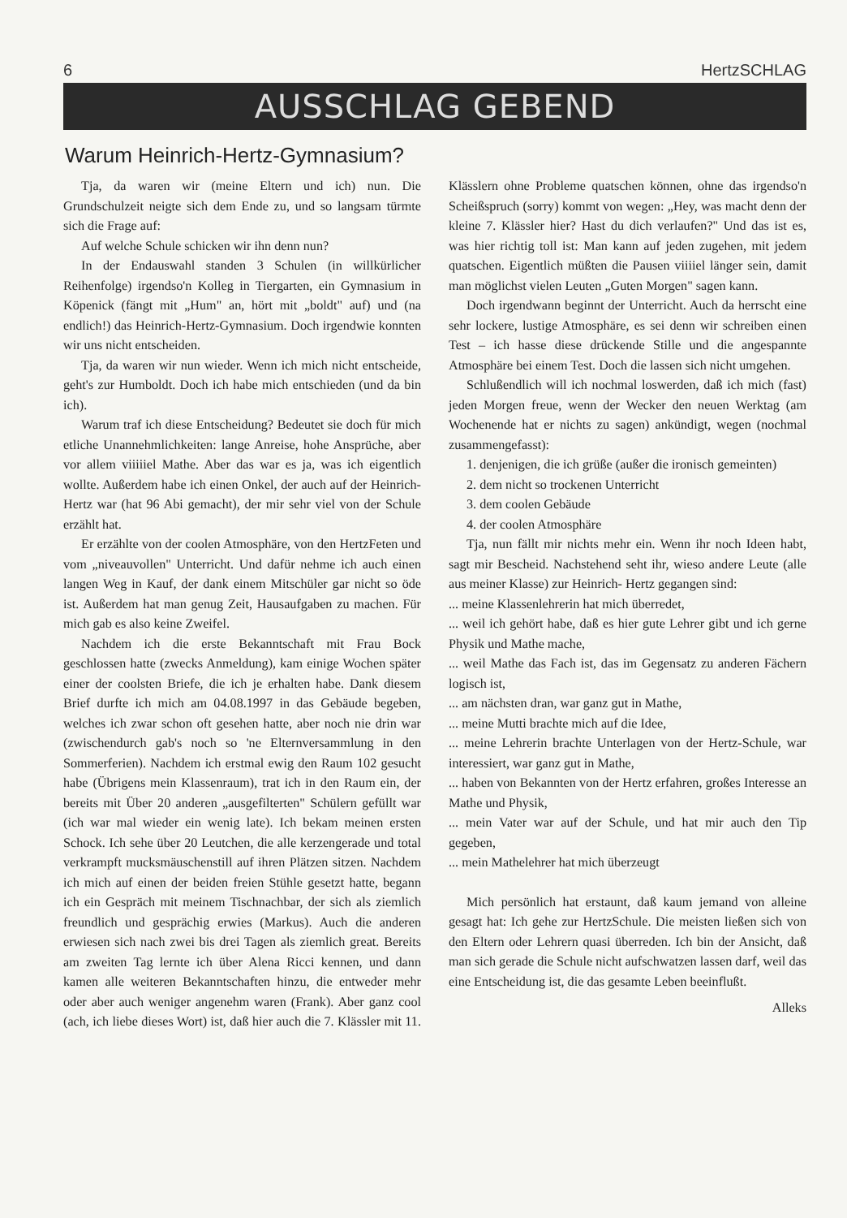6 HertzSCHLAG
AUSSCHLAG GEBEND
Warum Heinrich-Hertz-Gymnasium?
Tja, da waren wir (meine Eltern und ich) nun. Die Grundschulzeit neigte sich dem Ende zu, und so langsam türmte sich die Frage auf:
Auf welche Schule schicken wir ihn denn nun?
In der Endauswahl standen 3 Schulen (in willkürlicher Reihenfolge) irgendso'n Kolleg in Tiergarten, ein Gymnasium in Köpenick (fängt mit „Hum" an, hört mit „boldt" auf) und (na endlich!) das Heinrich-Hertz-Gymnasium. Doch irgendwie konnten wir uns nicht entscheiden.
Tja, da waren wir nun wieder. Wenn ich mich nicht entscheide, geht's zur Humboldt. Doch ich habe mich entschieden (und da bin ich).
Warum traf ich diese Entscheidung? Bedeutet sie doch für mich etliche Unannehmlichkeiten: lange Anreise, hohe Ansprüche, aber vor allem viiiiiel Mathe. Aber das war es ja, was ich eigentlich wollte. Außerdem habe ich einen Onkel, der auch auf der Heinrich-Hertz war (hat 96 Abi gemacht), der mir sehr viel von der Schule erzählt hat.
Er erzählte von der coolen Atmosphäre, von den HertzFeten und vom „niveauvollen" Unterricht. Und dafür nehme ich auch einen langen Weg in Kauf, der dank einem Mitschüler gar nicht so öde ist. Außerdem hat man genug Zeit, Hausaufgaben zu machen. Für mich gab es also keine Zweifel.
Nachdem ich die erste Bekanntschaft mit Frau Bock geschlossen hatte (zwecks Anmeldung), kam einige Wochen später einer der coolsten Briefe, die ich je erhalten habe. Dank diesem Brief durfte ich mich am 04.08.1997 in das Gebäude begeben, welches ich zwar schon oft gesehen hatte, aber noch nie drin war (zwischendurch gab's noch so 'ne Elternversammlung in den Sommerferien). Nachdem ich erstmal ewig den Raum 102 gesucht habe (Übrigens mein Klassenraum), trat ich in den Raum ein, der bereits mit Über 20 anderen „ausgefilterten" Schülern gefüllt war (ich war mal wieder ein wenig late). Ich bekam meinen ersten Schock. Ich sehe über 20 Leutchen, die alle kerzengerade und total verkrampft mucksmäuschenstill auf ihren Plätzen sitzen. Nachdem ich mich auf einen der beiden freien Stühle gesetzt hatte, begann ich ein Gespräch mit meinem Tischnachbar, der sich als ziemlich freundlich und gesprächig erwies (Markus). Auch die anderen erwiesen sich nach zwei bis drei Tagen als ziemlich great. Bereits am zweiten Tag lernte ich über Alena Ricci kennen, und dann kamen alle weiteren Bekanntschaften hinzu, die entweder mehr oder aber auch weniger angenehm waren (Frank). Aber ganz cool (ach, ich liebe dieses Wort) ist, daß hier auch die 7. Klässler mit 11. Klässlern ohne Probleme quatschen können, ohne das irgendso'n Scheißspruch (sorry) kommt von wegen: „Hey, was macht denn der kleine 7. Klässler hier? Hast du dich verlaufen?" Und das ist es, was hier richtig toll ist: Man kann auf jeden zugehen, mit jedem quatschen. Eigentlich müßten die Pausen viiiiel länger sein, damit man möglichst vielen Leuten „Guten Morgen" sagen kann.
Doch irgendwann beginnt der Unterricht. Auch da herrscht eine sehr lockere, lustige Atmosphäre, es sei denn wir schreiben einen Test – ich hasse diese drückende Stille und die angespannte Atmosphäre bei einem Test. Doch die lassen sich nicht umgehen.
Schlußendlich will ich nochmal loswerden, daß ich mich (fast) jeden Morgen freue, wenn der Wecker den neuen Werktag (am Wochenende hat er nichts zu sagen) ankündigt, wegen (nochmal zusammengefasst):
1. denjenigen, die ich grüße (außer die ironisch gemeinten)
2. dem nicht so trockenen Unterricht
3. dem coolen Gebäude
4. der coolen Atmosphäre
Tja, nun fällt mir nichts mehr ein. Wenn ihr noch Ideen habt, sagt mir Bescheid. Nachstehend seht ihr, wieso andere Leute (alle aus meiner Klasse) zur Heinrich- Hertz gegangen sind:
... meine Klassenlehrerin hat mich überredet,
... weil ich gehört habe, daß es hier gute Lehrer gibt und ich gerne Physik und Mathe mache,
... weil Mathe das Fach ist, das im Gegensatz zu anderen Fächern logisch ist,
... am nächsten dran, war ganz gut in Mathe,
... meine Mutti brachte mich auf die Idee,
... meine Lehrerin brachte Unterlagen von der Hertz-Schule, war interessiert, war ganz gut in Mathe,
... haben von Bekannten von der Hertz erfahren, großes Interesse an Mathe und Physik,
... mein Vater war auf der Schule, und hat mir auch den Tip gegeben,
... mein Mathelehrer hat mich überzeugt
Mich persönlich hat erstaunt, daß kaum jemand von alleine gesagt hat: Ich gehe zur HertzSchule. Die meisten ließen sich von den Eltern oder Lehrern quasi überreden. Ich bin der Ansicht, daß man sich gerade die Schule nicht aufschwatzen lassen darf, weil das eine Entscheidung ist, die das gesamte Leben beeinflußt.
Alleks